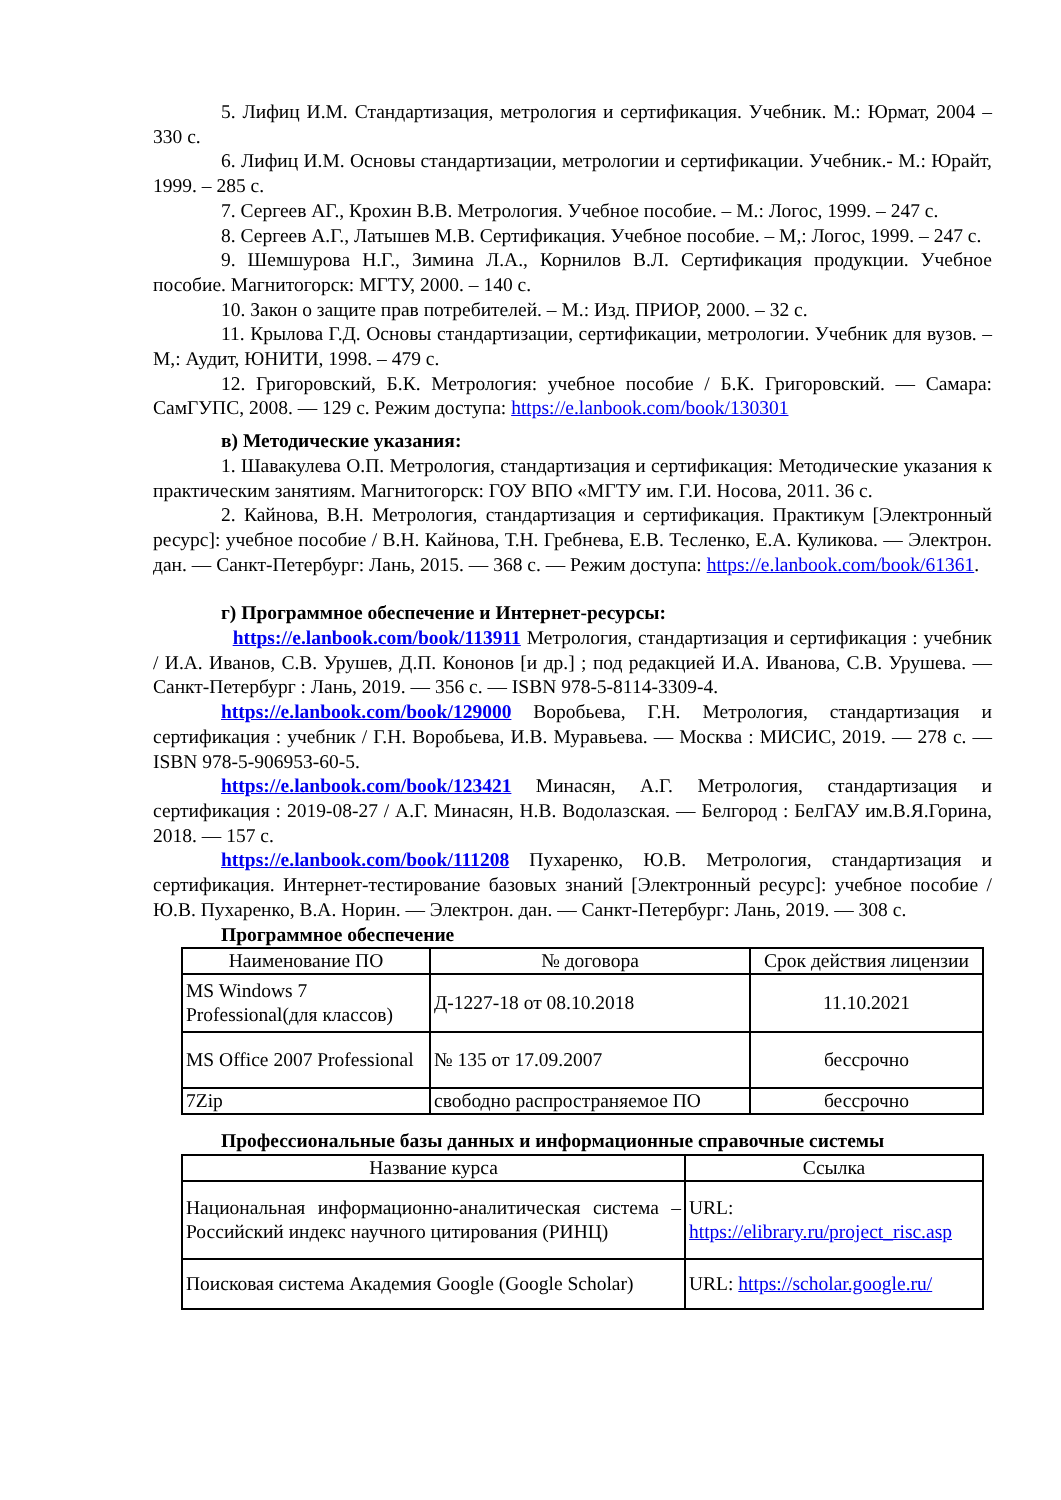5. Лифиц И.М. Стандартизация, метрология и сертификация. Учебник. М.: Юрмат, 2004 – 330 с.
6. Лифиц И.М. Основы стандартизации, метрологии и сертификации. Учебник.- М.: Юрайт, 1999. – 285 с.
7. Сергеев АГ., Крохин В.В. Метрология. Учебное пособие. – М.: Логос, 1999. – 247 с.
8. Сергеев А.Г., Латышев М.В. Сертификация. Учебное пособие. – М,: Логос, 1999. – 247 с.
9. Шемшурова Н.Г., Зимина Л.А., Корнилов В.Л. Сертификация продукции. Учебное пособие. Магнитогорск: МГТУ, 2000. – 140 с.
10. Закон о защите прав потребителей. – М.: Изд. ПРИОР, 2000. – 32 с.
11. Крылова Г.Д. Основы стандартизации, сертификации, метрологии. Учебник для вузов. – М,: Аудит, ЮНИТИ, 1998. – 479 с.
12. Григоровский, Б.К. Метрология: учебное пособие / Б.К. Григоровский. — Самара: СамГУПС, 2008. — 129 с. Режим доступа: https://e.lanbook.com/book/130301
в) Методические указания:
1. Шавакулева О.П. Метрология, стандартизация и сертификация: Методические указания к практическим занятиям. Магнитогорск: ГОУ ВПО «МГТУ им. Г.И. Носова, 2011. 36 с.
2. Кайнова, В.Н. Метрология, стандартизация и сертификация. Практикум [Электронный ресурс]: учебное пособие / В.Н. Кайнова, Т.Н. Гребнева, Е.В. Тесленко, Е.А. Куликова. — Электрон. дан. — Санкт-Петербург: Лань, 2015. — 368 с. — Режим доступа: https://e.lanbook.com/book/61361.
г) Программное обеспечение и Интернет-ресурсы:
https://e.lanbook.com/book/113911 Метрология, стандартизация и сертификация : учебник / И.А. Иванов, С.В. Урушев, Д.П. Кононов [и др.] ; под редакцией И.А. Иванова, С.В. Урушева. — Санкт-Петербург : Лань, 2019. — 356 с. — ISBN 978-5-8114-3309-4.
https://e.lanbook.com/book/129000 Воробьева, Г.Н. Метрология, стандартизация и сертификация : учебник / Г.Н. Воробьева, И.В. Муравьева. — Москва : МИСИС, 2019. — 278 с. — ISBN 978-5-906953-60-5.
https://e.lanbook.com/book/123421 Минасян, А.Г. Метрология, стандартизация и сертификация : 2019-08-27 / А.Г. Минасян, Н.В. Водолазская. — Белгород : БелГАУ им.В.Я.Горина, 2018. — 157 с.
https://e.lanbook.com/book/111208 Пухаренко, Ю.В. Метрология, стандартизация и сертификация. Интернет-тестирование базовых знаний [Электронный ресурс]: учебное пособие / Ю.В. Пухаренко, В.А. Норин. — Электрон. дан. — Санкт-Петербург: Лань, 2019. — 308 с.
Программное обеспечение
| Наименование ПО | № договора | Срок действия лицензии |
| --- | --- | --- |
| MS Windows 7 Professional(для классов) | Д-1227-18 от 08.10.2018 | 11.10.2021 |
| MS Office 2007 Professional | № 135 от 17.09.2007 | бессрочно |
| 7Zip | свободно распространяемое ПО | бессрочно |
Профессиональные базы данных и информационные справочные системы
| Название курса | Ссылка |
| --- | --- |
| Национальная информационно-аналитическая система – Российский индекс научного цитирования (РИНЦ) | URL: https://elibrary.ru/project_risc.asp |
| Поисковая система Академия Google (Google Scholar) | URL: https://scholar.google.ru/ |